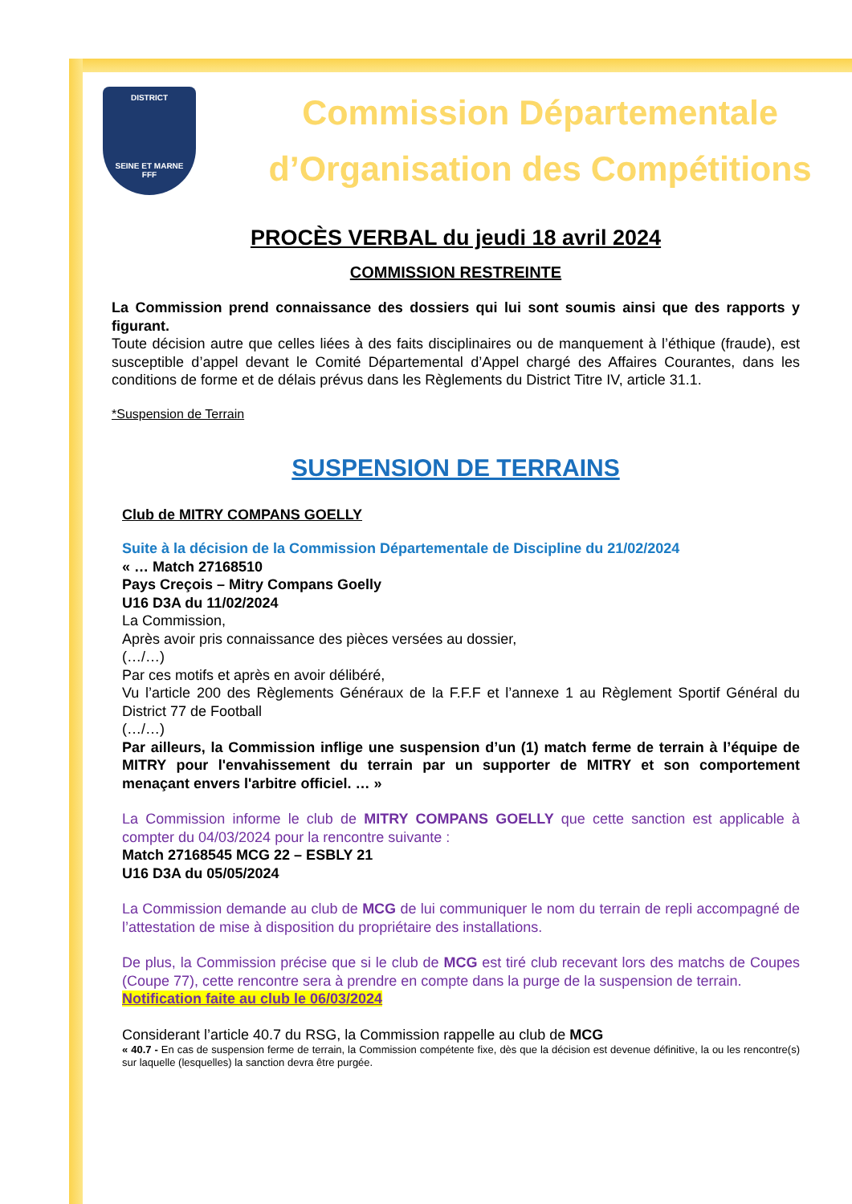DISTRICT
SEINE ET MARNE
FFF
Commission Départementale
d’Organisation des Compétitions
PROCÈS VERBAL du jeudi 18 avril 2024
COMMISSION RESTREINTE
La Commission prend connaissance des dossiers qui lui sont soumis ainsi que des rapports y figurant.
Toute décision autre que celles liées à des faits disciplinaires ou de manquement à l’éthique (fraude), est susceptible d’appel devant le Comité Départemental d’Appel chargé des Affaires Courantes, dans les conditions de forme et de délais prévus dans les Règlements du District Titre IV, article 31.1.
*Suspension de Terrain
SUSPENSION DE TERRAINS
Club de MITRY COMPANS GOELLY
Suite à la décision de la Commission Départementale de Discipline du 21/02/2024
« … Match 27168510
Pays Creçois – Mitry Compans Goelly
U16 D3A du 11/02/2024
La Commission,
Après avoir pris connaissance des pièces versées au dossier,
(…/…)
Par ces motifs et après en avoir délibéré,
Vu l’article 200 des Règlements Généraux de la F.F.F et l’annexe 1 au Règlement Sportif Général du District 77 de Football
(…/…)
Par ailleurs, la Commission inflige une suspension d’un (1) match ferme de terrain à l’équipe de MITRY pour l'envahissement du terrain par un supporter de MITRY et son comportement menaçant envers l'arbitre officiel. … »
La Commission informe le club de MITRY COMPANS GOELLY que cette sanction est applicable à compter du 04/03/2024 pour la rencontre suivante :
Match 27168545 MCG 22 – ESBLY 21
U16 D3A du 05/05/2024
La Commission demande au club de MCG de lui communiquer le nom du terrain de repli accompagné de l’attestation de mise à disposition du propriétaire des installations.
De plus, la Commission précise que si le club de MCG est tiré club recevant lors des matchs de Coupes (Coupe 77), cette rencontre sera à prendre en compte dans la purge de la suspension de terrain.
Notification faite au club le 06/03/2024
Considerant l’article 40.7 du RSG, la Commission rappelle au club de MCG
« 40.7 - En cas de suspension ferme de terrain, la Commission compétente fixe, dès que la décision est devenue définitive, la ou les rencontre(s) sur laquelle (lesquelles) la sanction devra être purgée.